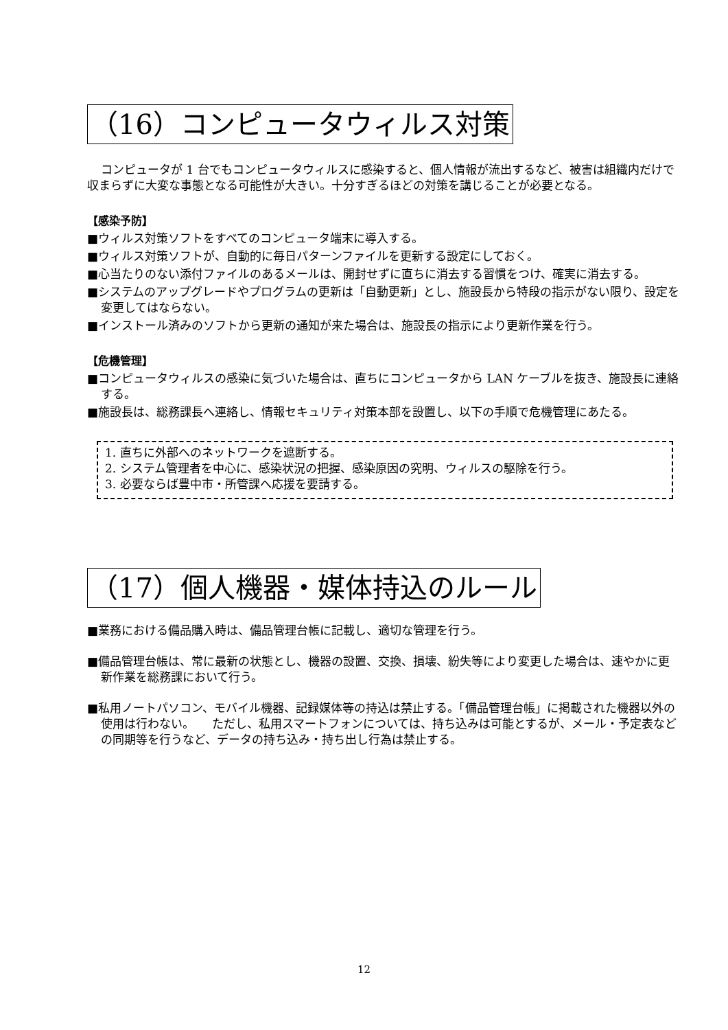（16）コンピュータウィルス対策
コンピュータが 1 台でもコンピュータウィルスに感染すると、個人情報が流出するなど、被害は組織内だけで収まらずに大変な事態となる可能性が大きい。十分すぎるほどの対策を講じることが必要となる。
【感染予防】
■ウィルス対策ソフトをすべてのコンピュータ端末に導入する。
■ウィルス対策ソフトが、自動的に毎日パターンファイルを更新する設定にしておく。
■心当たりのない添付ファイルのあるメールは、開封せずに直ちに消去する習慣をつけ、確実に消去する。
■システムのアップグレードやプログラムの更新は「自動更新」とし、施設長から特段の指示がない限り、設定を変更してはならない。
■インストール済みのソフトから更新の通知が来た場合は、施設長の指示により更新作業を行う。
【危機管理】
■コンピュータウィルスの感染に気づいた場合は、直ちにコンピュータから LAN ケーブルを抜き、施設長に連絡する。
■施設長は、総務課長へ連絡し、情報セキュリティ対策本部を設置し、以下の手順で危機管理にあたる。
1. 直ちに外部へのネットワークを遮断する。
2. システム管理者を中心に、感染状況の把握、感染原因の究明、ウィルスの駆除を行う。
3. 必要ならば豊中市・所管課へ応援を要請する。
（17）個人機器・媒体持込のルール
■業務における備品購入時は、備品管理台帳に記載し、適切な管理を行う。
■備品管理台帳は、常に最新の状態とし、機器の設置、交換、損壊、紛失等により変更した場合は、速やかに更新作業を総務課において行う。
■私用ノートパソコン、モバイル機器、記録媒体等の持込は禁止する。「備品管理台帳」に掲載された機器以外の使用は行わない。　　ただし、私用スマートフォンについては、持ち込みは可能とするが、メール・予定表などの同期等を行うなど、データの持ち込み・持ち出し行為は禁止する。
12